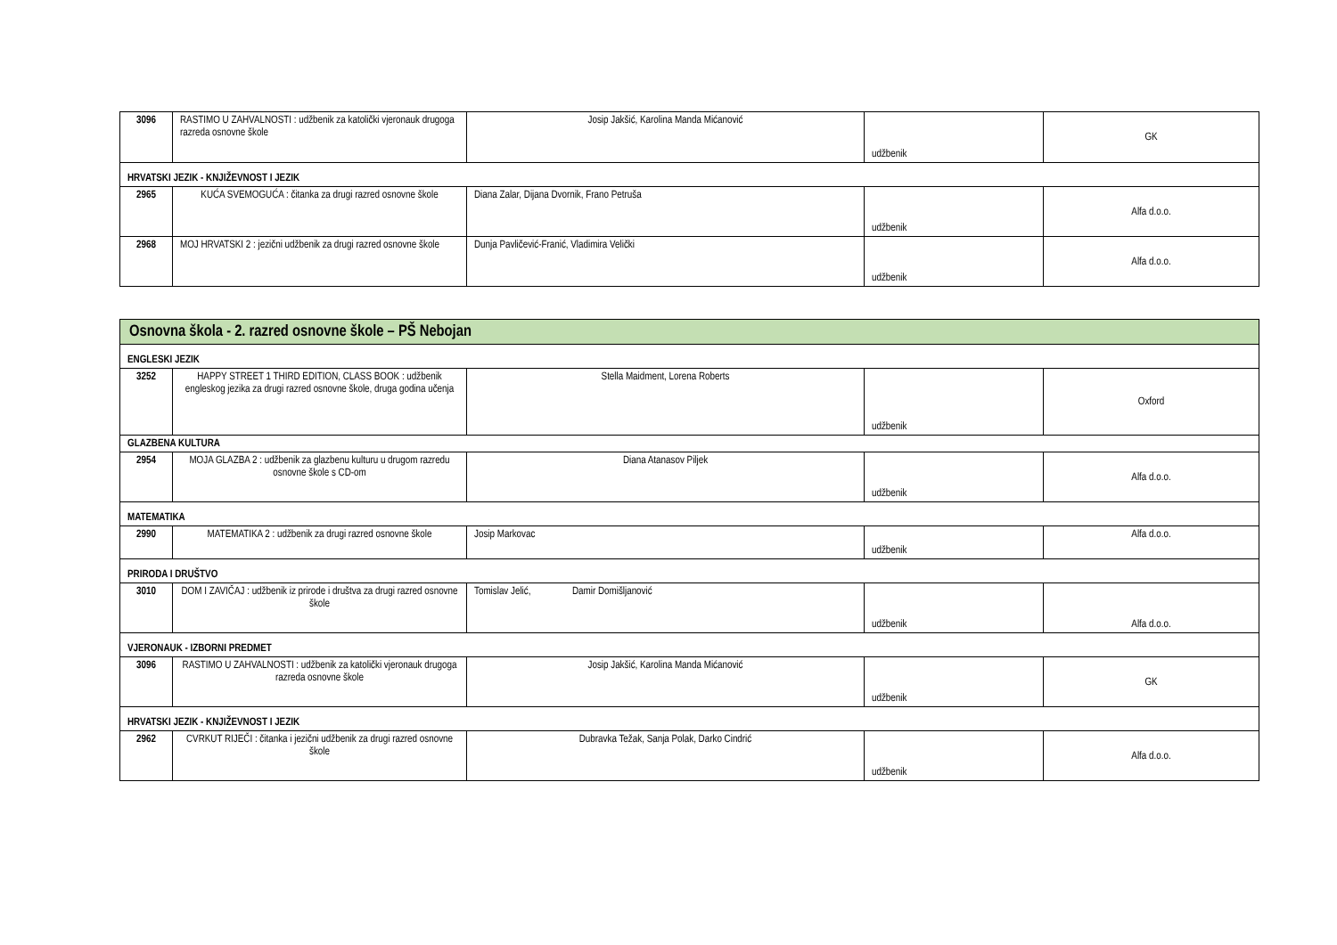| 3096 | RASTIMO U ZAHVALNOSTI : udžbenik za katolički vjeronauk drugoga razreda osnovne škole | Josip Jakšić, Karolina Manda Mićanović | udžbenik | GK |
| HRVATSKI JEZIK - KNJIŽEVNOST I JEZIK | | | | |
| 2965 | KUĆA SVEMOGUĆA : čitanka za drugi razred osnovne škole | Diana Zalar, Dijana Dvornik, Frano Petruša | udžbenik | Alfa d.o.o. |
| 2968 | MOJ HRVATSKI 2 : jezični udžbenik za drugi razred osnovne škole | Dunja Pavličević-Franić, Vladimira Velički | udžbenik | Alfa d.o.o. |
| Osnovna škola - 2. razred osnovne škole – PŠ Nebojan | | | | |
| ENGLESKI JEZIK | | | | |
| 3252 | HAPPY STREET 1 THIRD EDITION, CLASS BOOK : udžbenik engleskog jezika za drugi razred osnovne škole, druga godina učenja | Stella Maidment, Lorena Roberts | udžbenik | Oxford |
| GLAZBENA KULTURA | | | | |
| 2954 | MOJA GLAZBA 2 : udžbenik za glazbenu kulturu u drugom razredu osnovne škole s CD-om | Diana Atanasov Piljek | udžbenik | Alfa d.o.o. |
| MATEMATIKA | | | | |
| 2990 | MATEMATIKA 2 : udžbenik za drugi razred osnovne škole | Josip Markovac | udžbenik | Alfa d.o.o. |
| PRIRODA I DRUŠTVO | | | | |
| 3010 | DOM I ZAVIČAJ : udžbenik iz prirode i društva za drugi razred osnovne škole | Tomislav Jelić, Damir Domišljanović | udžbenik | Alfa d.o.o. |
| VJERONAUK - IZBORNI PREDMET | | | | |
| 3096 | RASTIMO U ZAHVALNOSTI : udžbenik za katolički vjeronauk drugoga razreda osnovne škole | Josip Jakšić, Karolina Manda Mićanović | udžbenik | GK |
| HRVATSKI JEZIK - KNJIŽEVNOST I JEZIK | | | | |
| 2962 | CVRKUT RIJEČI : čitanka i jezični udžbenik za drugi razred osnovne škole | Dubravka Težak, Sanja Polak, Darko Cindrić | udžbenik | Alfa d.o.o. |